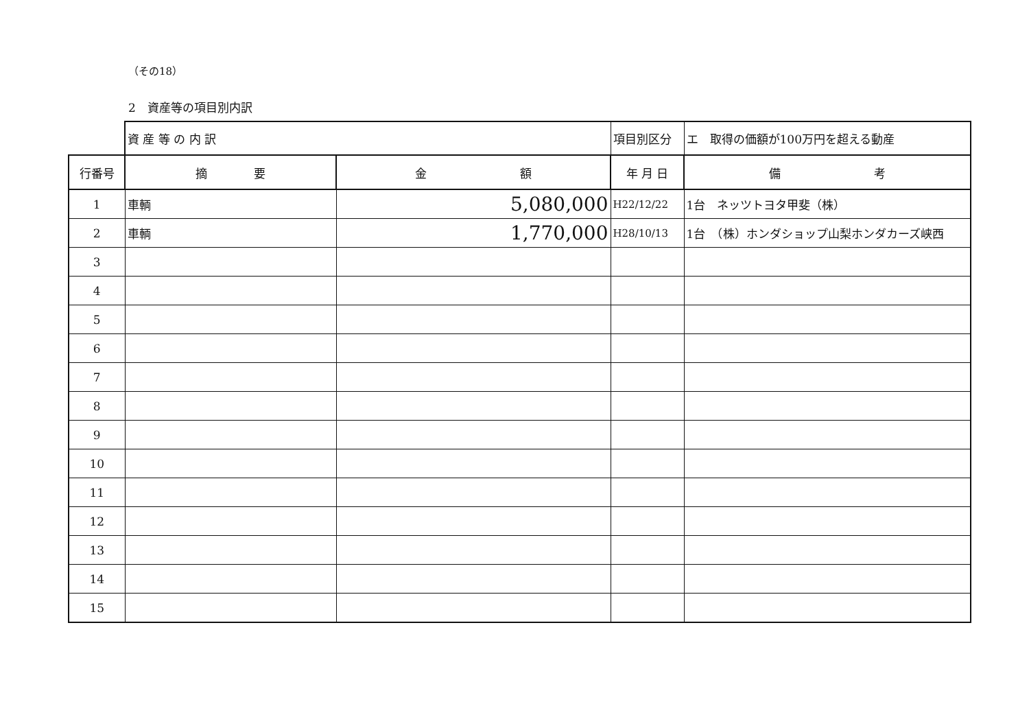（その18）
2　資産等の項目別内訳
| | 資 産 等 の 内 訳 | | 項目別区分 | エ 取得の価額が100万円を超える動産 |
| 行番号 | 摘 要 | 金 額 | 年 月 日 | 備 考 |
| 1 | 車輌 | 5,080,000 | H22/12/22 | 1台 ネッツトヨタ甲斐（株） |
| 2 | 車輌 | 1,770,000 | H28/10/13 | 1台 （株）ホンダショップ山梨ホンダカーズ峡西 |
| 3 | | | | |
| 4 | | | | |
| 5 | | | | |
| 6 | | | | |
| 7 | | | | |
| 8 | | | | |
| 9 | | | | |
| 10 | | | | |
| 11 | | | | |
| 12 | | | | |
| 13 | | | | |
| 14 | | | | |
| 15 | | | | |